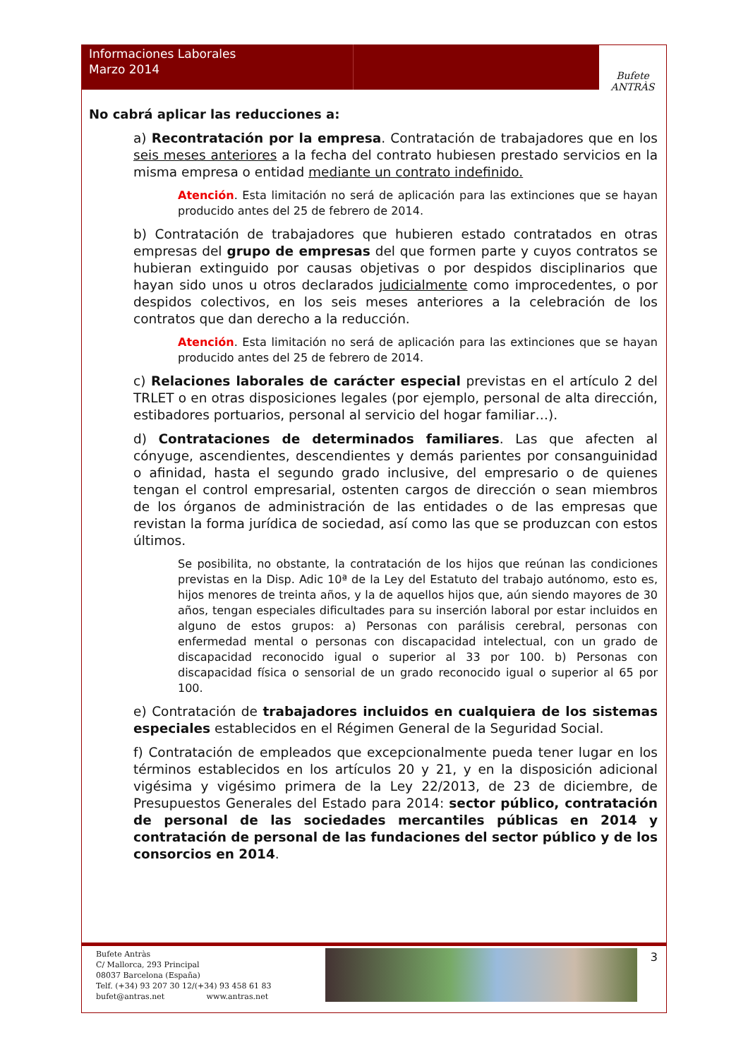Informaciones Laborales
Marzo 2014
Bufete ANTRÀS
No cabrá aplicar las reducciones a:
a) Recontratación por la empresa. Contratación de trabajadores que en los seis meses anteriores a la fecha del contrato hubiesen prestado servicios en la misma empresa o entidad mediante un contrato indefinido.
Atención. Esta limitación no será de aplicación para las extinciones que se hayan producido antes del 25 de febrero de 2014.
b) Contratación de trabajadores que hubieren estado contratados en otras empresas del grupo de empresas del que formen parte y cuyos contratos se hubieran extinguido por causas objetivas o por despidos disciplinarios que hayan sido unos u otros declarados judicialmente como improcedentes, o por despidos colectivos, en los seis meses anteriores a la celebración de los contratos que dan derecho a la reducción.
Atención. Esta limitación no será de aplicación para las extinciones que se hayan producido antes del 25 de febrero de 2014.
c) Relaciones laborales de carácter especial previstas en el artículo 2 del TRLET o en otras disposiciones legales (por ejemplo, personal de alta dirección, estibadores portuarios, personal al servicio del hogar familiar…).
d) Contrataciones de determinados familiares. Las que afecten al cónyuge, ascendientes, descendientes y demás parientes por consanguinidad o afinidad, hasta el segundo grado inclusive, del empresario o de quienes tengan el control empresarial, ostenten cargos de dirección o sean miembros de los órganos de administración de las entidades o de las empresas que revistan la forma jurídica de sociedad, así como las que se produzcan con estos últimos.
Se posibilita, no obstante, la contratación de los hijos que reúnan las condiciones previstas en la Disp. Adic 10ª de la Ley del Estatuto del trabajo autónomo, esto es, hijos menores de treinta años, y la de aquellos hijos que, aún siendo mayores de 30 años, tengan especiales dificultades para su inserción laboral por estar incluidos en alguno de estos grupos: a) Personas con parálisis cerebral, personas con enfermedad mental o personas con discapacidad intelectual, con un grado de discapacidad reconocido igual o superior al 33 por 100. b) Personas con discapacidad física o sensorial de un grado reconocido igual o superior al 65 por 100.
e) Contratación de trabajadores incluidos en cualquiera de los sistemas especiales establecidos en el Régimen General de la Seguridad Social.
f) Contratación de empleados que excepcionalmente pueda tener lugar en los términos establecidos en los artículos 20 y 21, y en la disposición adicional vigésima y vigésimo primera de la Ley 22/2013, de 23 de diciembre, de Presupuestos Generales del Estado para 2014: sector público, contratación de personal de las sociedades mercantiles públicas en 2014 y contratación de personal de las fundaciones del sector público y de los consorcios en 2014.
Bufete Antràs
C/ Mallorca, 293 Principal
08037 Barcelona (España)
Telf. (+34) 93 207 30 12/(+34) 93 458 61 83
bufet@antras.net www.antras.net
3